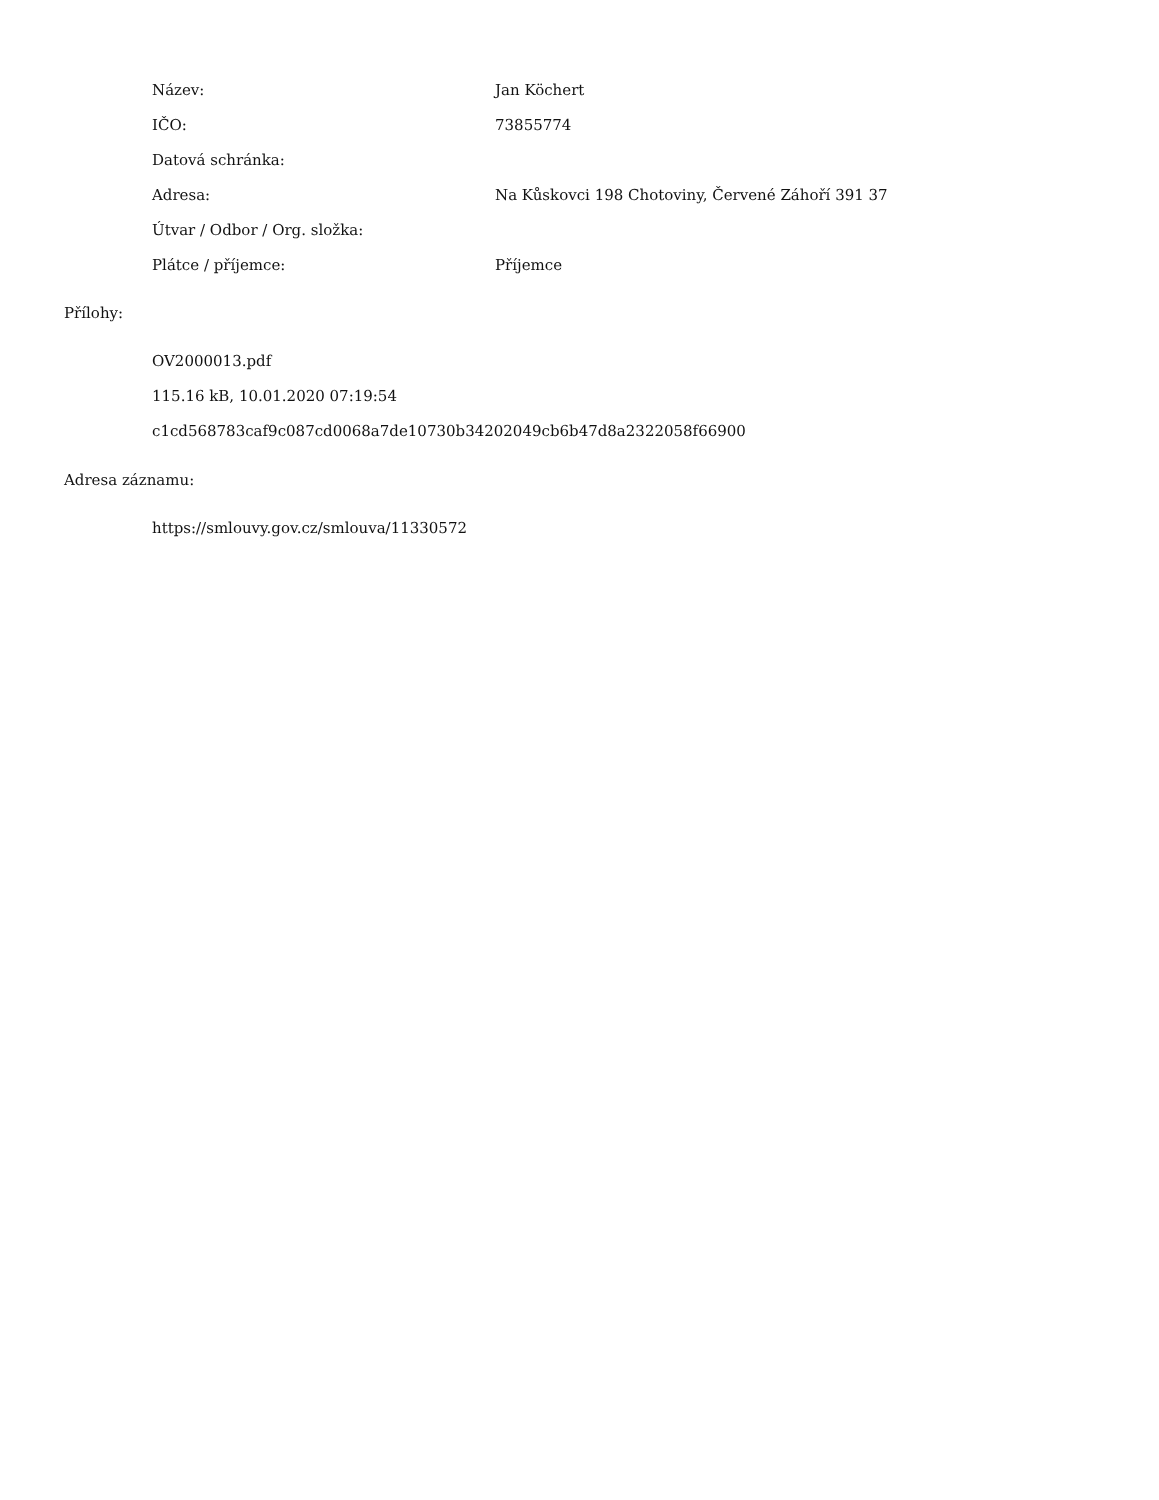| Název: | Jan Köchert |
| IČO: | 73855774 |
| Datová schránka: | |
| Adresa: | Na Kůskovci 198 Chotoviny, Červené Záhoří 391 37 |
| Útvar / Odbor / Org. složka: | |
| Plátce / příjemce: | Příjemce |
Přílohy:
OV2000013.pdf
115.16 kB, 10.01.2020 07:19:54
c1cd568783caf9c087cd0068a7de10730b34202049cb6b47d8a2322058f66900
Adresa záznamu:
https://smlouvy.gov.cz/smlouva/11330572